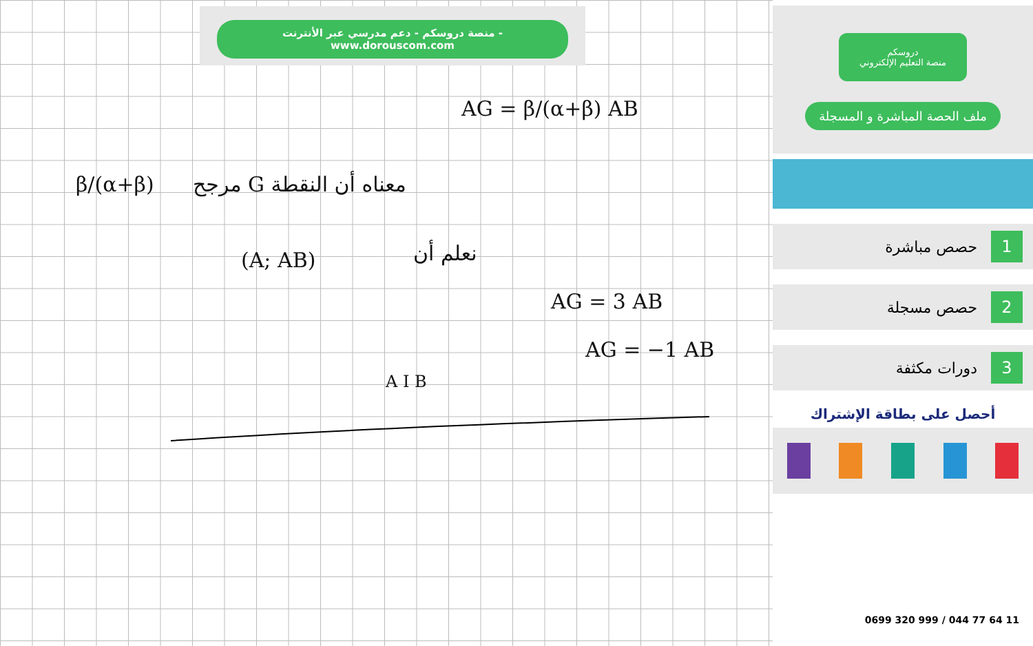منصة دروسكم - دعم مدرسي عبر الأنترنت - www.dorouscom.com
AG = β/(α+β) AB
β/(α+β) معناه أن النقطة G مرجح
(A; AB) نعلم أن
AG = 3 AB
AG = −1 AB
A I B
دروسكم
منصة التعليم الإلكتروني
ملف الحصة المباشرة و المسجلة
حصص مباشرة 1
حصص مسجلة 2
دورات مكثفة 3
أحصل على بطاقة الإشتراك
0699 320 999 / 044 77 64 11